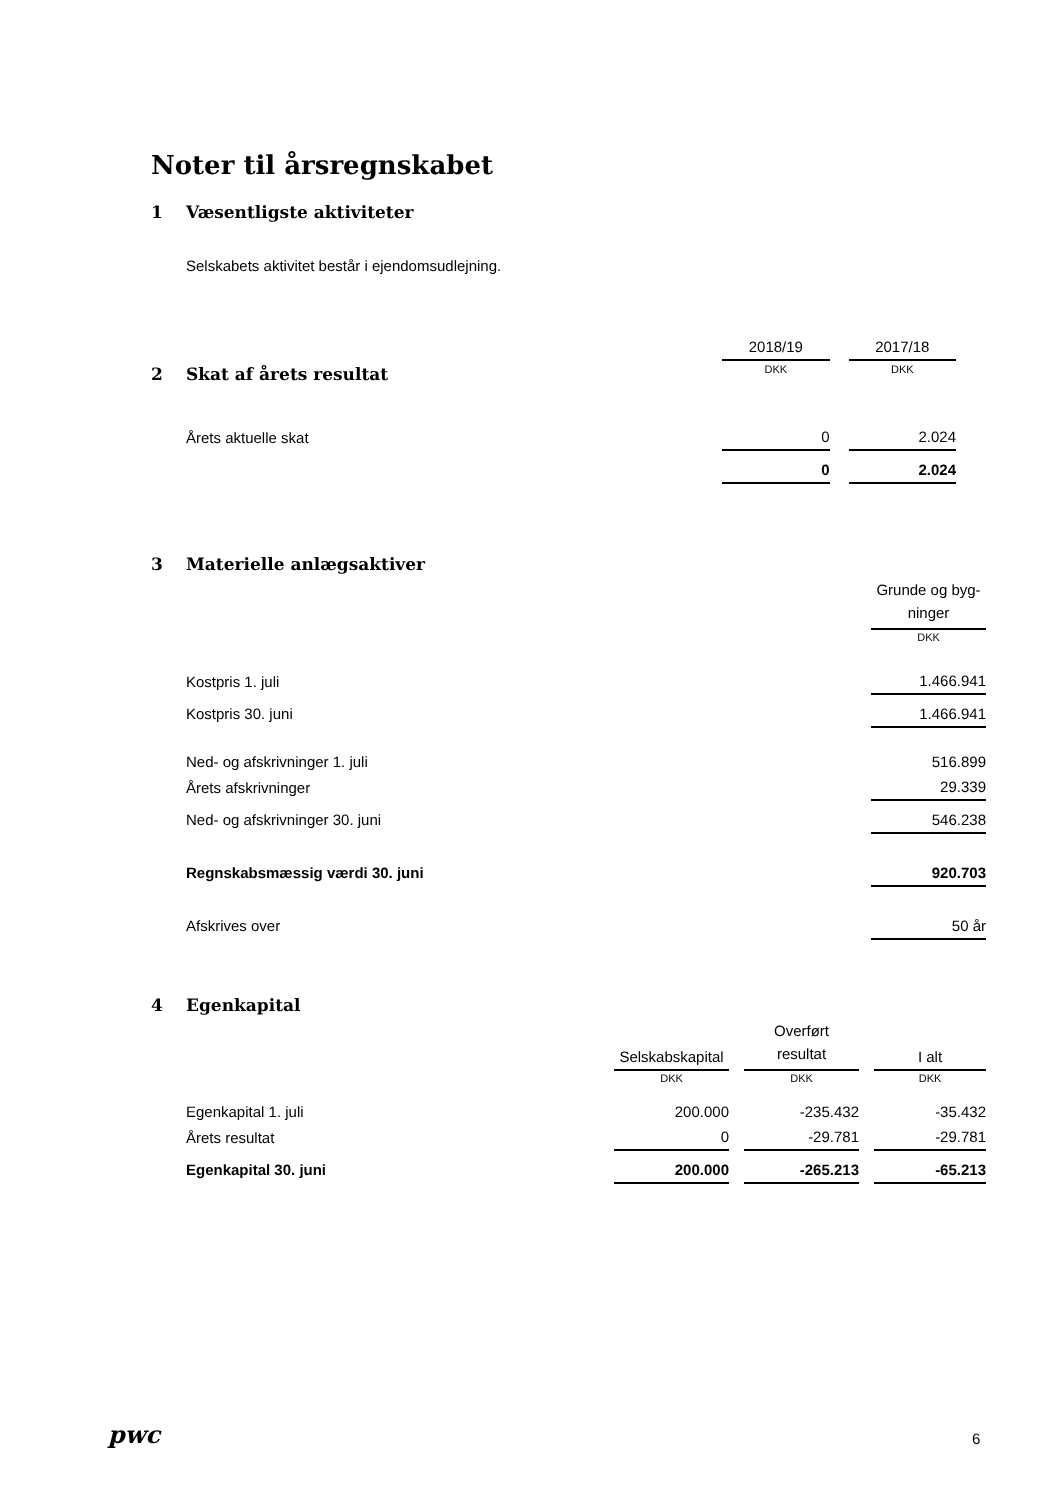Noter til årsregnskabet
1 Væsentligste aktiviteter
Selskabets aktivitet består i ejendomsudlejning.
| | 2018/19 | | 2017/18 |
| 2 Skat af årets resultat | DKK | | DKK |
| Årets aktuelle skat | 0 | | 2.024 |
| | 0 | | 2.024 |
3 Materielle anlægsaktiver
| | Grunde og byg- ninger |
| | DKK |
| Kostpris 1. juli | 1.466.941 |
| Kostpris 30. juni | 1.466.941 |
| Ned- og afskrivninger 1. juli | 516.899 |
| Årets afskrivninger | 29.339 |
| Ned- og afskrivninger 30. juni | 546.238 |
| Regnskabsmæssig værdi 30. juni | 920.703 |
| Afskrives over | 50 år |
4 Egenkapital
| | Selskabskapital | | Overført resultat | | I alt |
| | DKK | | DKK | | DKK |
| Egenkapital 1. juli | 200.000 | | -235.432 | | -35.432 |
| Årets resultat | 0 | | -29.781 | | -29.781 |
| Egenkapital 30. juni | 200.000 | | -265.213 | | -65.213 |
pwc 6